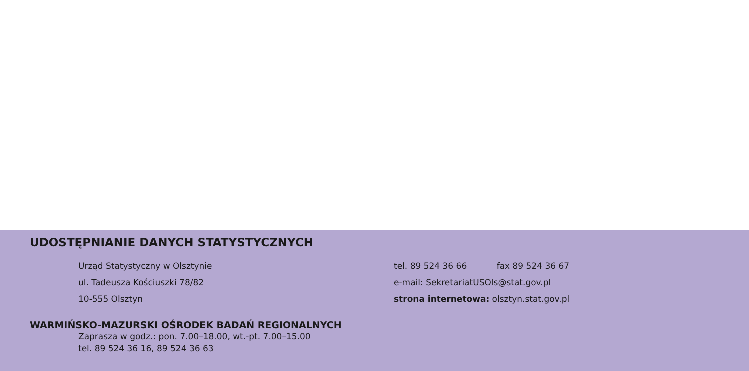UDOSTĘPNIANIE DANYCH STATYSTYCZNYCH
Urząd Statystyczny w Olsztynie
ul. Tadeusza Kościuszki 78/82
10-555 Olsztyn
tel. 89 524 36 66 fax 89 524 36 67
e-mail: SekretariatUSOls@stat.gov.pl
strona internetowa: olsztyn.stat.gov.pl
WARMIŃSKO-MAZURSKI OŚRODEK BADAŃ REGIONALNYCH
Zaprasza w godz.: pon. 7.00–18.00, wt.-pt. 7.00–15.00
tel. 89 524 36 16, 89 524 36 63